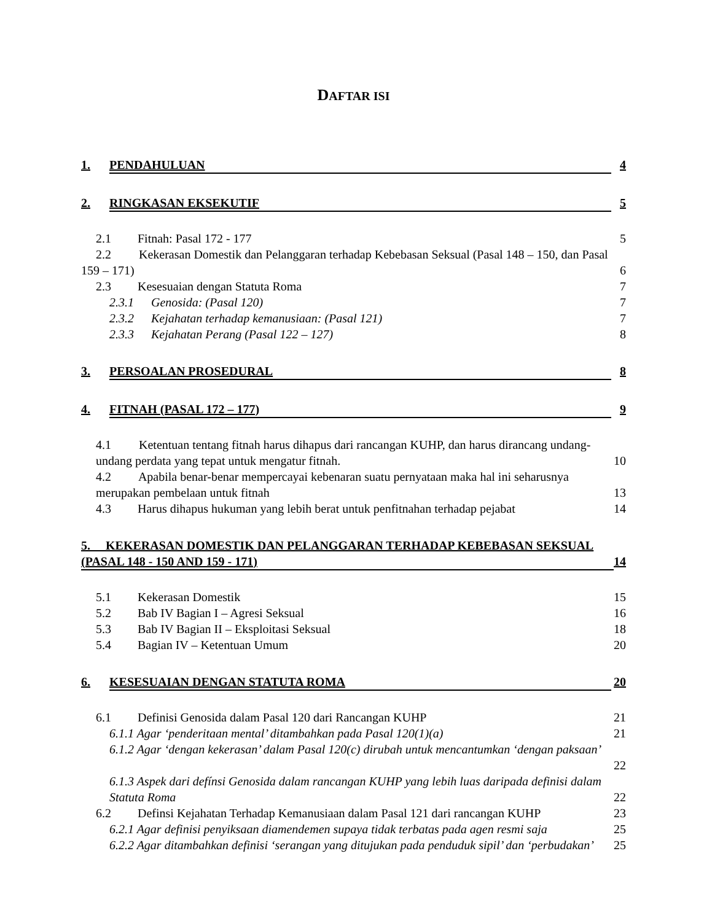DAFTAR ISI
1. PENDAHULUAN 4
2. RINGKASAN EKSEKUTIF 5
2.1 Fitnah: Pasal 172 - 177 5
2.2 Kekerasan Domestik dan Pelanggaran terhadap Kebebasan Seksual (Pasal 148 – 150, dan Pasal
159 – 171) 6
2.3 Kesesuaian dengan Statuta Roma 7
2.3.1 Genosida: (Pasal 120) 7
2.3.2 Kejahatan terhadap kemanusiaan: (Pasal 121) 7
2.3.3 Kejahatan Perang (Pasal 122 – 127) 8
3. PERSOALAN PROSEDURAL 8
4. FITNAH (PASAL 172 – 177) 9
4.1 Ketentuan tentang fitnah harus dihapus dari rancangan KUHP, dan harus dirancang undang-
undang perdata yang tepat untuk mengatur fitnah. 10
4.2 Apabila benar-benar mempercayai kebenaran suatu pernyataan maka hal ini seharusnya
merupakan pembelaan untuk fitnah 13
4.3 Harus dihapus hukuman yang lebih berat untuk penfitnahan terhadap pejabat 14
5. KEKERASAN DOMESTIK DAN PELANGGARAN TERHADAP KEBEBASAN SEKSUAL
(PASAL 148 - 150 AND 159 - 171) 14
5.1 Kekerasan Domestik 15
5.2 Bab IV Bagian I – Agresi Seksual 16
5.3 Bab IV Bagian II – Eksploitasi Seksual 18
5.4 Bagian IV – Ketentuan Umum 20
6. KESESUAIAN DENGAN STATUTA ROMA 20
6.1 Definisi Genosida dalam Pasal 120 dari Rancangan KUHP 21
6.1.1 Agar ‘penderitaan mental’ ditambahkan pada Pasal 120(1)(a) 21
6.1.2 Agar ‘dengan kekerasan’ dalam Pasal 120(c) dirubah untuk mencantumkan ‘dengan paksaan’
22
6.1.3 Aspek dari defínsi Genosida dalam rancangan KUHP yang lebih luas daripada definisi dalam
Statuta Roma 22
6.2 Definsi Kejahatan Terhadap Kemanusiaan dalam Pasal 121 dari rancangan KUHP 23
6.2.1 Agar definisi penyiksaan diamendemen supaya tidak terbatas pada agen resmi saja 25
6.2.2 Agar ditambahkan definisi ‘serangan yang ditujukan pada penduduk sipil’ dan ‘perbudakan’ 25